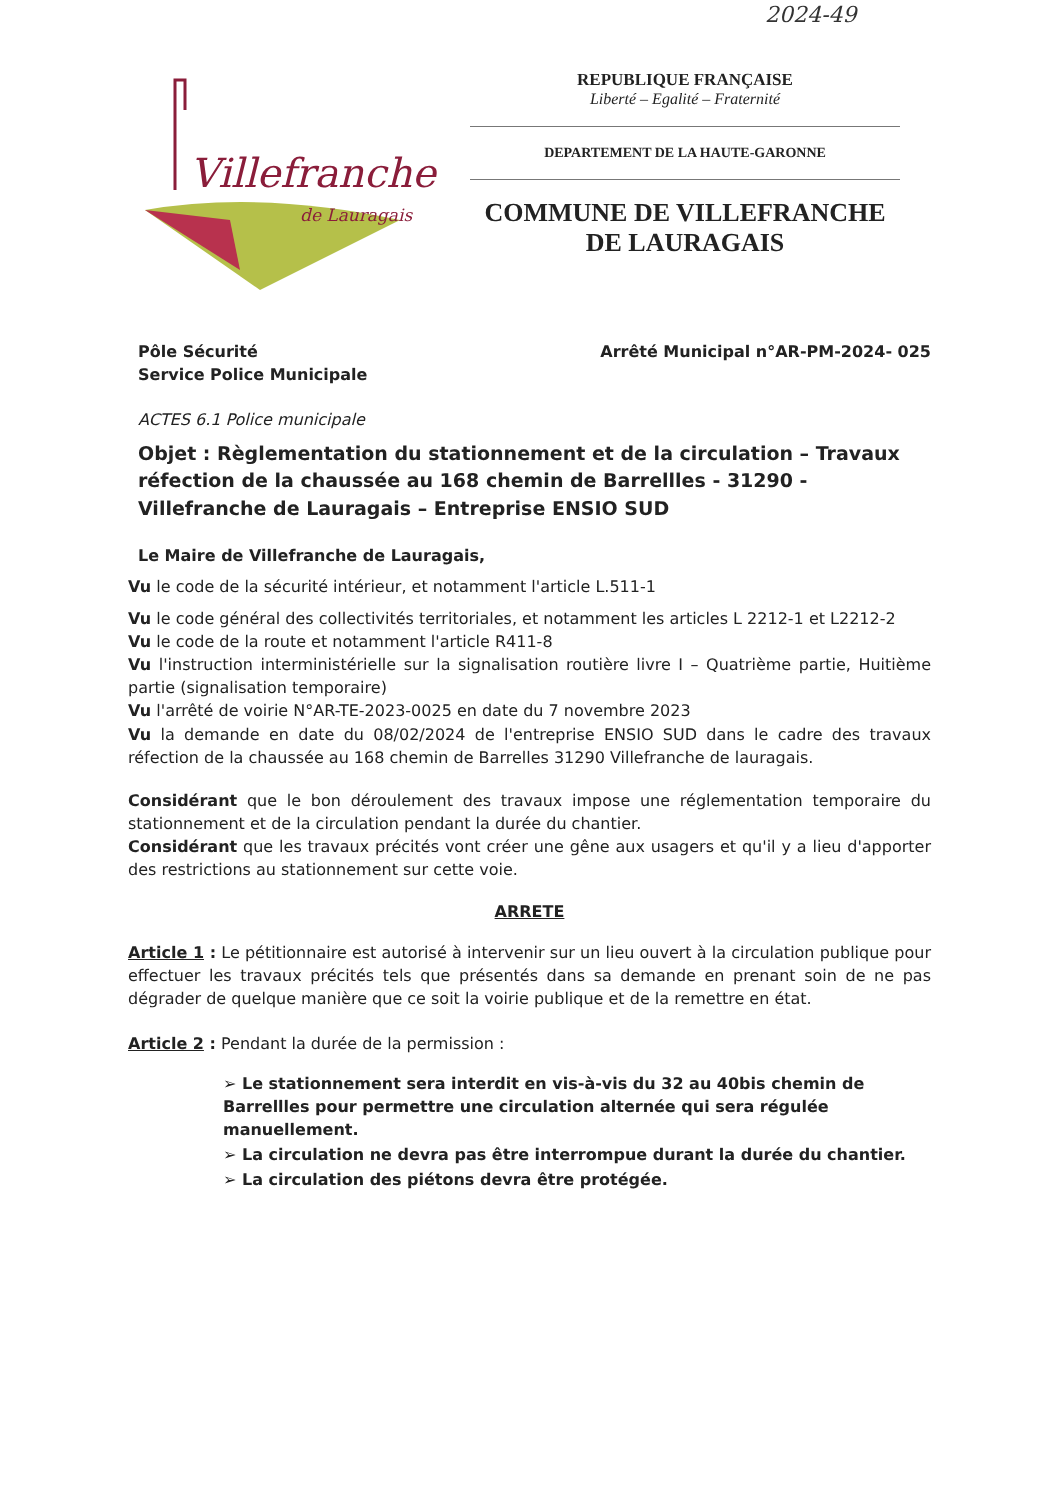2024-49
Villefranche
de Lauragais
REPUBLIQUE FRANÇAISE
Liberté – Egalité – Fraternité
DEPARTEMENT DE LA HAUTE-GARONNE
COMMUNE DE VILLEFRANCHE DE LAURAGAIS
Pôle Sécurité
Service Police Municipale
Arrêté Municipal n°AR-PM-2024- 025
ACTES 6.1 Police municipale
Objet : Règlementation du stationnement et de la circulation – Travaux réfection de la chaussée au 168 chemin de Barrellles - 31290 - Villefranche de Lauragais – Entreprise ENSIO SUD
Le Maire de Villefranche de Lauragais,
Vu le code de la sécurité intérieur, et notamment l'article L.511-1
Vu le code général des collectivités territoriales, et notamment les articles L 2212-1 et L2212-2
Vu le code de la route et notamment l'article R411-8
Vu l'instruction interministérielle sur la signalisation routière livre I – Quatrième partie, Huitième partie (signalisation temporaire)
Vu l'arrêté de voirie N°AR-TE-2023-0025 en date du 7 novembre 2023
Vu la demande en date du 08/02/2024 de l'entreprise ENSIO SUD dans le cadre des travaux réfection de la chaussée au 168 chemin de Barrelles 31290 Villefranche de lauragais.
Considérant que le bon déroulement des travaux impose une réglementation temporaire du stationnement et de la circulation pendant la durée du chantier.
Considérant que les travaux précités vont créer une gêne aux usagers et qu'il y a lieu d'apporter des restrictions au stationnement sur cette voie.
ARRETE
Article 1 : Le pétitionnaire est autorisé à intervenir sur un lieu ouvert à la circulation publique pour effectuer les travaux précités tels que présentés dans sa demande en prenant soin de ne pas dégrader de quelque manière que ce soit la voirie publique et de la remettre en état.
Article 2 : Pendant la durée de la permission :
➢ Le stationnement sera interdit en vis-à-vis du 32 au 40bis chemin de Barrellles pour permettre une circulation alternée qui sera régulée manuellement.
➢ La circulation ne devra pas être interrompue durant la durée du chantier.
➢ La circulation des piétons devra être protégée.